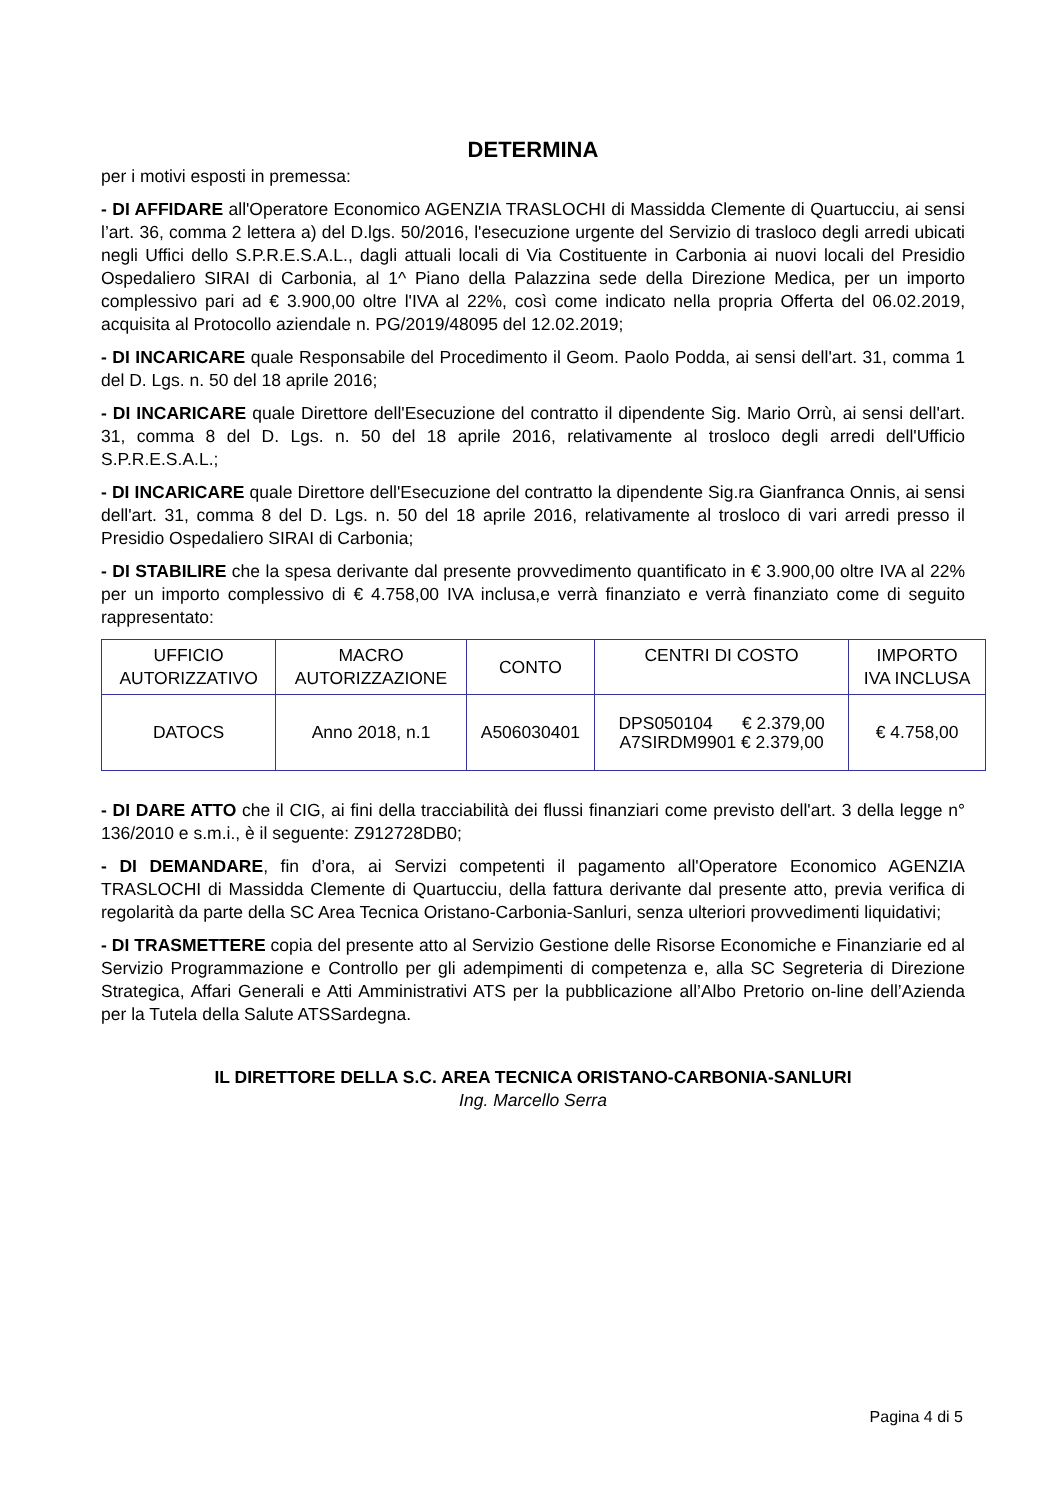DETERMINA
per i motivi esposti in premessa:
- DI AFFIDARE all'Operatore Economico AGENZIA TRASLOCHI di Massidda Clemente di Quartucciu, ai sensi l’art. 36, comma 2 lettera a) del D.lgs. 50/2016, l'esecuzione urgente del Servizio di trasloco degli arredi ubicati negli Uffici dello S.P.R.E.S.A.L., dagli attuali locali di Via Costituente in Carbonia ai nuovi locali del Presidio Ospedaliero SIRAI di Carbonia, al 1^ Piano della Palazzina sede della Direzione Medica, per un importo complessivo pari ad € 3.900,00 oltre l'IVA al 22%, così come indicato nella propria Offerta del 06.02.2019, acquisita al Protocollo aziendale n. PG/2019/48095 del 12.02.2019;
- DI INCARICARE quale Responsabile del Procedimento il Geom. Paolo Podda, ai sensi dell'art. 31, comma 1 del D. Lgs. n. 50 del 18 aprile 2016;
- DI INCARICARE quale Direttore dell'Esecuzione del contratto il dipendente Sig. Mario Orrù, ai sensi dell'art. 31, comma 8 del D. Lgs. n. 50 del 18 aprile 2016, relativamente al trosloco degli arredi dell'Ufficio S.P.R.E.S.A.L.;
- DI INCARICARE quale Direttore dell'Esecuzione del contratto la dipendente Sig.ra Gianfranca Onnis, ai sensi dell'art. 31, comma 8 del D. Lgs. n. 50 del 18 aprile 2016, relativamente al trosloco di vari arredi presso il Presidio Ospedaliero SIRAI di Carbonia;
- DI STABILIRE che la spesa derivante dal presente provvedimento quantificato in € 3.900,00 oltre IVA al 22% per un importo complessivo di € 4.758,00 IVA inclusa,e verrà finanziato e verrà finanziato come di seguito rappresentato:
| UFFICIO AUTORIZZATIVO | MACRO AUTORIZZAZIONE | CONTO | CENTRI DI COSTO | IMPORTO IVA INCLUSA |
| DATOCS | Anno 2018, n.1 | A506030401 | DPS050104 € 2.379,00 A7SIRDM9901 € 2.379,00 | € 4.758,00 |
- DI DARE ATTO che il CIG, ai fini della tracciabilità dei flussi finanziari come previsto dell'art. 3 della legge n° 136/2010 e s.m.i., è il seguente: Z912728DB0;
- DI DEMANDARE, fin d’ora, ai Servizi competenti il pagamento all'Operatore Economico AGENZIA TRASLOCHI di Massidda Clemente di Quartucciu, della fattura derivante dal presente atto, previa verifica di regolarità da parte della SC Area Tecnica Oristano-Carbonia-Sanluri, senza ulteriori provvedimenti liquidativi;
- DI TRASMETTERE copia del presente atto al Servizio Gestione delle Risorse Economiche e Finanziarie ed al Servizio Programmazione e Controllo per gli adempimenti di competenza e, alla SC Segreteria di Direzione Strategica, Affari Generali e Atti Amministrativi ATS per la pubblicazione all’Albo Pretorio on-line dell’Azienda per la Tutela della Salute ATSSardegna.
IL DIRETTORE DELLA S.C. AREA TECNICA ORISTANO-CARBONIA-SANLURI
Ing. Marcello Serra
Pagina 4 di 5